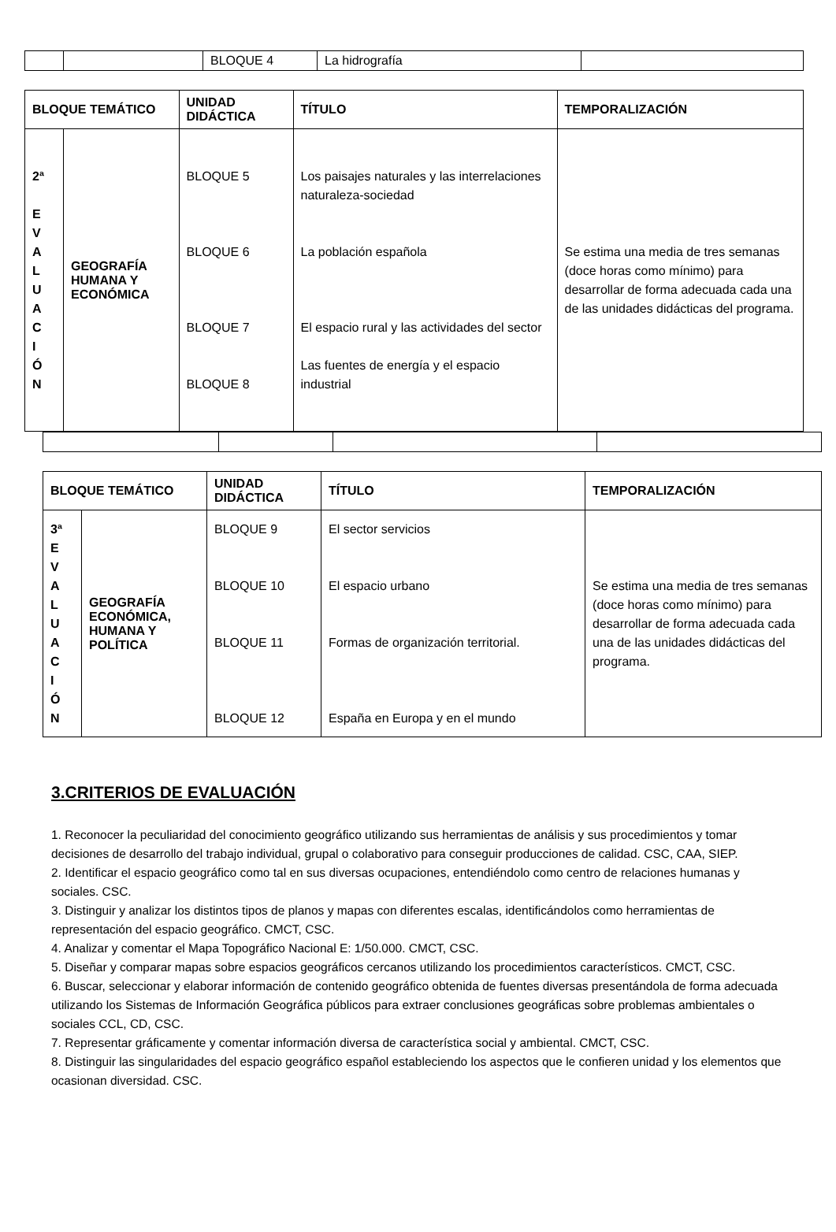| | | BLOQUE 4 | La hidrografía | |
| BLOQUE TEMÁTICO | | UNIDAD DIDÁCTICA | TÍTULO | TEMPORALIZACIÓN |
| --- | --- | --- | --- | --- |
| 2ª E V A L U A C I Ó N | GEOGRAFÍA HUMANA Y ECONÓMICA | BLOQUE 5 BLOQUE 6 BLOQUE 7 BLOQUE 8 | Los paisajes naturales y las interrelaciones naturaleza-sociedad La población española El espacio rural y las actividades del sector Las fuentes de energía y el espacio industrial | Se estima una media de tres semanas (doce horas como mínimo) para desarrollar de forma adecuada cada una de las unidades didácticas del programa. |
| BLOQUE TEMÁTICO | | UNIDAD DIDÁCTICA | TÍTULO | TEMPORALIZACIÓN |
| --- | --- | --- | --- | --- |
| 3ª E V A L U A C I Ó N | GEOGRAFÍA ECONÓMICA, HUMANA Y POLÍTICA | BLOQUE 9 BLOQUE 10 BLOQUE 11 BLOQUE 12 | El sector servicios El espacio urbano Formas de organización territorial. España en Europa y en el mundo | Se estima una media de tres semanas (doce horas como mínimo) para desarrollar de forma adecuada cada una de las unidades didácticas del programa. |
3.CRITERIOS DE EVALUACIÓN
1. Reconocer la peculiaridad del conocimiento geográfico utilizando sus herramientas de análisis y sus procedimientos y tomar decisiones de desarrollo del trabajo individual, grupal o colaborativo para conseguir producciones de calidad. CSC, CAA, SIEP.
2. Identificar el espacio geográfico como tal en sus diversas ocupaciones, entendiéndolo como centro de relaciones humanas y sociales. CSC.
3. Distinguir y analizar los distintos tipos de planos y mapas con diferentes escalas, identificándolos como herramientas de representación del espacio geográfico. CMCT, CSC.
4. Analizar y comentar el Mapa Topográfico Nacional E: 1/50.000. CMCT, CSC.
5. Diseñar y comparar mapas sobre espacios geográficos cercanos utilizando los procedimientos característicos. CMCT, CSC.
6. Buscar, seleccionar y elaborar información de contenido geográfico obtenida de fuentes diversas presentándola de forma adecuada utilizando los Sistemas de Información Geográfica públicos para extraer conclusiones geográficas sobre problemas ambientales o sociales CCL, CD, CSC.
7. Representar gráficamente y comentar información diversa de característica social y ambiental. CMCT, CSC.
8. Distinguir las singularidades del espacio geográfico español estableciendo los aspectos que le confieren unidad y los elementos que ocasionan diversidad. CSC.